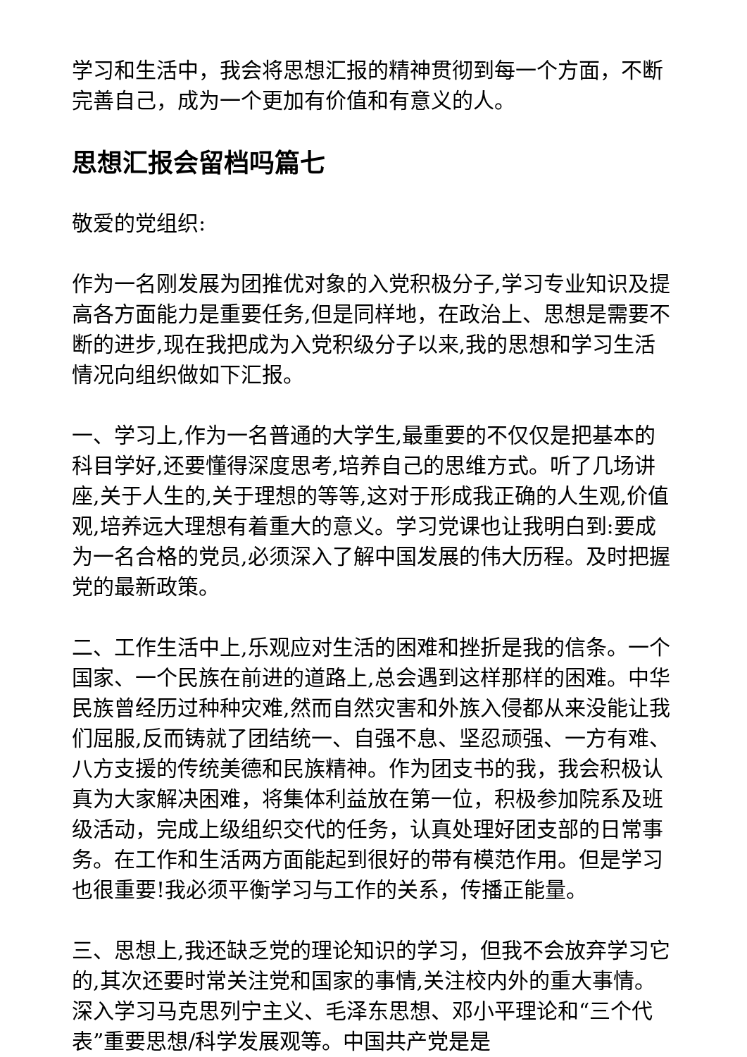学习和生活中，我会将思想汇报的精神贯彻到每一个方面，不断完善自己，成为一个更加有价值和有意义的人。
思想汇报会留档吗篇七
敬爱的党组织:
作为一名刚发展为团推优对象的入党积极分子,学习专业知识及提高各方面能力是重要任务,但是同样地，在政治上、思想是需要不断的进步,现在我把成为入党积级分子以来,我的思想和学习生活情况向组织做如下汇报。
一、学习上,作为一名普通的大学生,最重要的不仅仅是把基本的科目学好,还要懂得深度思考,培养自己的思维方式。听了几场讲座,关于人生的,关于理想的等等,这对于形成我正确的人生观,价值观,培养远大理想有着重大的意义。学习党课也让我明白到:要成为一名合格的党员,必须深入了解中国发展的伟大历程。及时把握党的最新政策。
二、工作生活中上,乐观应对生活的困难和挫折是我的信条。一个国家、一个民族在前进的道路上,总会遇到这样那样的困难。中华民族曾经历过种种灾难,然而自然灾害和外族入侵都从来没能让我们屈服,反而铸就了团结统一、自强不息、坚忍顽强、一方有难、八方支援的传统美德和民族精神。作为团支书的我，我会积极认真为大家解决困难，将集体利益放在第一位，积极参加院系及班级活动，完成上级组织交代的任务，认真处理好团支部的日常事务。在工作和生活两方面能起到很好的带有模范作用。但是学习也很重要!我必须平衡学习与工作的关系，传播正能量。
三、思想上,我还缺乏党的理论知识的学习，但我不会放弃学习它的,其次还要时常关注党和国家的事情,关注校内外的重大事情。深入学习马克思列宁主义、毛泽东思想、邓小平理论和“三个代表”重要思想/科学发展观等。中国共产党是是